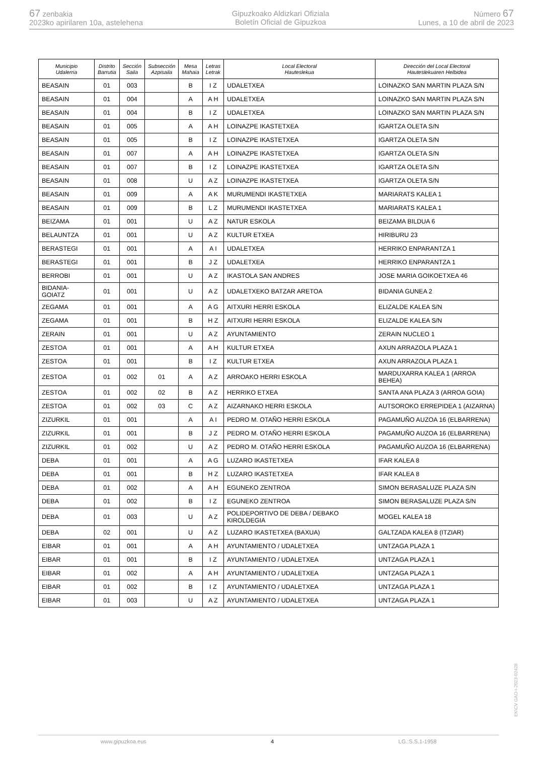67 zenbakia
2023ko apirilaren 10a, astelehena
Gipuzkoako Aldizkari Ofiziala
Boletín Oficial de Gipuzkoa
Número 67
Lunes, a 10 de abril de 2023
| Municipio Udalerria | Distrito Barrutia | Sección Saila | Subsección Azpisaila | Mesa Mahaia | Letras Letrak | Local Electoral Hauteslekua | Dirección del Local Electoral Hauteslekuaren Helbidea |
| --- | --- | --- | --- | --- | --- | --- | --- |
| BEASAIN | 01 | 003 | | B | I Z | UDALETXEA | LOINAZKO SAN MARTIN PLAZA S/N |
| BEASAIN | 01 | 004 | | A | A H | UDALETXEA | LOINAZKO SAN MARTIN PLAZA S/N |
| BEASAIN | 01 | 004 | | B | I Z | UDALETXEA | LOINAZKO SAN MARTIN PLAZA S/N |
| BEASAIN | 01 | 005 | | A | A H | LOINAZPE IKASTETXEA | IGARTZA OLETA S/N |
| BEASAIN | 01 | 005 | | B | I Z | LOINAZPE IKASTETXEA | IGARTZA OLETA S/N |
| BEASAIN | 01 | 007 | | A | A H | LOINAZPE IKASTETXEA | IGARTZA OLETA S/N |
| BEASAIN | 01 | 007 | | B | I Z | LOINAZPE IKASTETXEA | IGARTZA OLETA S/N |
| BEASAIN | 01 | 008 | | U | A Z | LOINAZPE IKASTETXEA | IGARTZA OLETA S/N |
| BEASAIN | 01 | 009 | | A | A K | MURUMENDI IKASTETXEA | MARIARATS KALEA 1 |
| BEASAIN | 01 | 009 | | B | L Z | MURUMENDI IKASTETXEA | MARIARATS KALEA 1 |
| BEIZAMA | 01 | 001 | | U | A Z | NATUR ESKOLA | BEIZAMA BILDUA 6 |
| BELAUNTZA | 01 | 001 | | U | A Z | KULTUR ETXEA | HIRIBURU 23 |
| BERASTEGI | 01 | 001 | | A | A I | UDALETXEA | HERRIKO ENPARANTZA 1 |
| BERASTEGI | 01 | 001 | | B | J Z | UDALETXEA | HERRIKO ENPARANTZA 1 |
| BERROBI | 01 | 001 | | U | A Z | IKASTOLA SAN ANDRES | JOSE MARIA GOIKOETXEA 46 |
| BIDANIA-GOIATZ | 01 | 001 | | U | A Z | UDALETXEKO BATZAR ARETOA | BIDANIA GUNEA 2 |
| ZEGAMA | 01 | 001 | | A | A G | AITXURI HERRI ESKOLA | ELIZALDE KALEA S/N |
| ZEGAMA | 01 | 001 | | B | H Z | AITXURI HERRI ESKOLA | ELIZALDE KALEA S/N |
| ZERAIN | 01 | 001 | | U | A Z | AYUNTAMIENTO | ZERAIN NUCLEO 1 |
| ZESTOA | 01 | 001 | | A | A H | KULTUR ETXEA | AXUN ARRAZOLA PLAZA 1 |
| ZESTOA | 01 | 001 | | B | I Z | KULTUR ETXEA | AXUN ARRAZOLA PLAZA 1 |
| ZESTOA | 01 | 002 | 01 | A | A Z | ARROAKO HERRI ESKOLA | MARDUXARRA KALEA 1 (ARROA BEHEA) |
| ZESTOA | 01 | 002 | 02 | B | A Z | HERRIKO ETXEA | SANTA ANA PLAZA 3 (ARROA GOIA) |
| ZESTOA | 01 | 002 | 03 | C | A Z | AIZARNAKO HERRI ESKOLA | AUTSOROKO ERREPIDEA 1 (AIZARNA) |
| ZIZURKIL | 01 | 001 | | A | A I | PEDRO M. OTAÑO HERRI ESKOLA | PAGAMUÑO AUZOA 16 (ELBARRENA) |
| ZIZURKIL | 01 | 001 | | B | J Z | PEDRO M. OTAÑO HERRI ESKOLA | PAGAMUÑO AUZOA 16 (ELBARRENA) |
| ZIZURKIL | 01 | 002 | | U | A Z | PEDRO M. OTAÑO HERRI ESKOLA | PAGAMUÑO AUZOA 16 (ELBARRENA) |
| DEBA | 01 | 001 | | A | A G | LUZARO IKASTETXEA | IFAR KALEA 8 |
| DEBA | 01 | 001 | | B | H Z | LUZARO IKASTETXEA | IFAR KALEA 8 |
| DEBA | 01 | 002 | | A | A H | EGUNEKO ZENTROA | SIMON BERASALUZE PLAZA S/N |
| DEBA | 01 | 002 | | B | I Z | EGUNEKO ZENTROA | SIMON BERASALUZE PLAZA S/N |
| DEBA | 01 | 003 | | U | A Z | POLIDEPORTIVO DE DEBA / DEBAKO KIROLDEGIA | MOGEL KALEA 18 |
| DEBA | 02 | 001 | | U | A Z | LUZARO IKASTETXEA (BAXUA) | GALTZADA KALEA 8 (ITZIAR) |
| EIBAR | 01 | 001 | | A | A H | AYUNTAMIENTO / UDALETXEA | UNTZAGA PLAZA 1 |
| EIBAR | 01 | 001 | | B | I Z | AYUNTAMIENTO / UDALETXEA | UNTZAGA PLAZA 1 |
| EIBAR | 01 | 002 | | A | A H | AYUNTAMIENTO / UDALETXEA | UNTZAGA PLAZA 1 |
| EIBAR | 01 | 002 | | B | I Z | AYUNTAMIENTO / UDALETXEA | UNTZAGA PLAZA 1 |
| EIBAR | 01 | 003 | | U | A Z | AYUNTAMIENTO / UDALETXEA | UNTZAGA PLAZA 1 |
www.gipuzkoa.eus 4 LG.:S.S.1-1958
EK\CV GAO-I-2023-02428